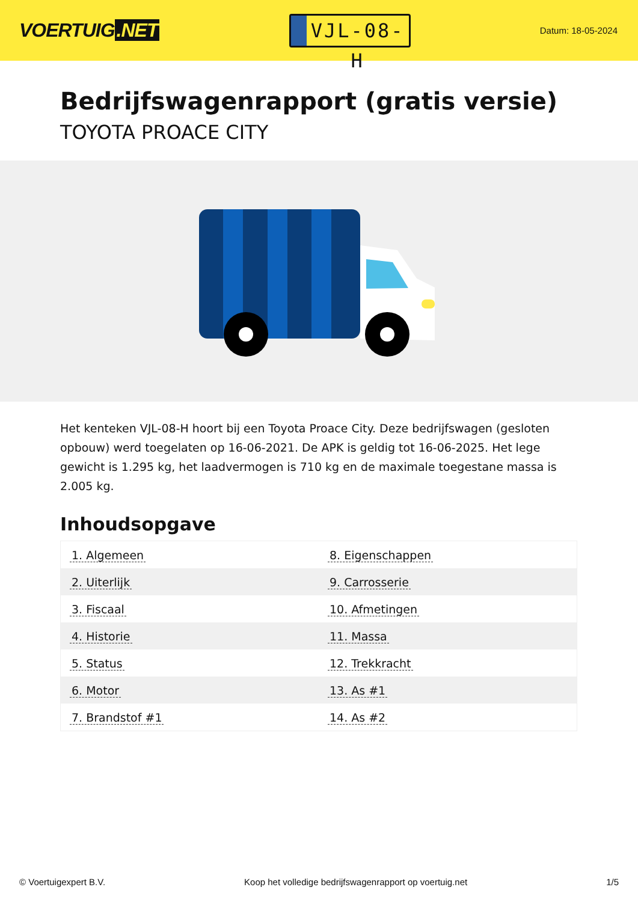VOERTUIG.NET
VJL-08-H
Datum: 18-05-2024
Bedrijfswagenrapport (gratis versie)
TOYOTA PROACE CITY
Het kenteken VJL-08-H hoort bij een Toyota Proace City. Deze bedrijfswagen (gesloten opbouw) werd toegelaten op 16-06-2021. De APK is geldig tot 16-06-2025. Het lege gewicht is 1.295 kg, het laadvermogen is 710 kg en de maximale toegestane massa is 2.005 kg.
Inhoudsopgave
| 1. Algemeen | 8. Eigenschappen |
| 2. Uiterlijk | 9. Carrosserie |
| 3. Fiscaal | 10. Afmetingen |
| 4. Historie | 11. Massa |
| 5. Status | 12. Trekkracht |
| 6. Motor | 13. As #1 |
| 7. Brandstof #1 | 14. As #2 |
© Voertuigexpert B.V. Koop het volledige bedrijfswagenrapport op voertuig.net 1/5